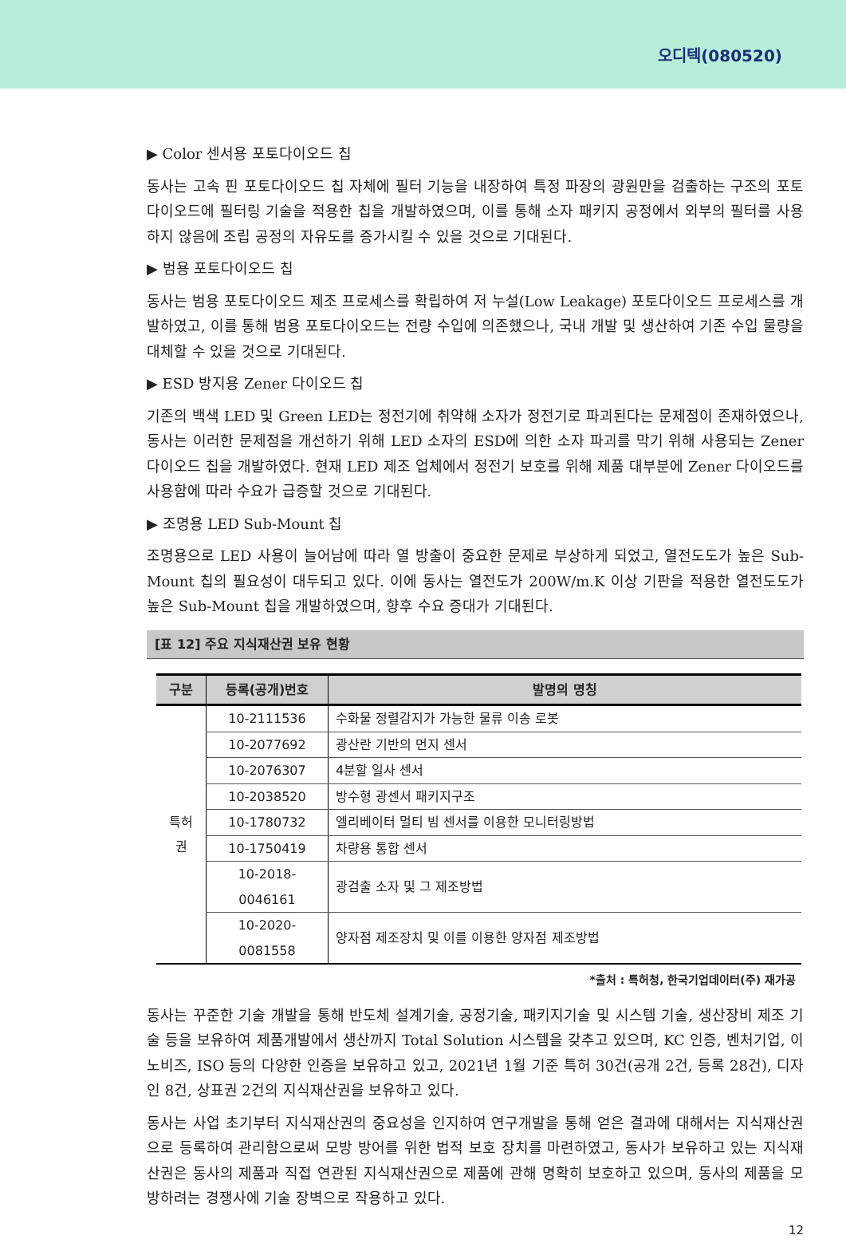오디텍(080520)
▶ Color 센서용 포토다이오드 칩
동사는 고속 핀 포토다이오드 칩 자체에 필터 기능을 내장하여 특정 파장의 광원만을 검출하는 구조의 포토다이오드에 필터링 기술을 적용한 칩을 개발하였으며, 이를 통해 소자 패키지 공정에서 외부의 필터를 사용하지 않음에 조립 공정의 자유도를 증가시킬 수 있을 것으로 기대된다.
▶ 범용 포토다이오드 칩
동사는 범용 포토다이오드 제조 프로세스를 확립하여 저 누설(Low Leakage) 포토다이오드 프로세스를 개발하였고, 이를 통해 범용 포토다이오드는 전량 수입에 의존했으나, 국내 개발 및 생산하여 기존 수입 물량을 대체할 수 있을 것으로 기대된다.
▶ ESD 방지용 Zener 다이오드 칩
기존의 백색 LED 및 Green LED는 정전기에 취약해 소자가 정전기로 파괴된다는 문제점이 존재하였으나, 동사는 이러한 문제점을 개선하기 위해 LED 소자의 ESD에 의한 소자 파괴를 막기 위해 사용되는 Zener 다이오드 칩을 개발하였다. 현재 LED 제조 업체에서 정전기 보호를 위해 제품 대부분에 Zener 다이오드를 사용함에 따라 수요가 급증할 것으로 기대된다.
▶ 조명용 LED Sub-Mount 칩
조명용으로 LED 사용이 늘어남에 따라 열 방출이 중요한 문제로 부상하게 되었고, 열전도도가 높은 Sub-Mount 칩의 필요성이 대두되고 있다. 이에 동사는 열전도가 200W/m.K 이상 기판을 적용한 열전도도가 높은 Sub-Mount 칩을 개발하였으며, 향후 수요 증대가 기대된다.
[표 12] 주요 지식재산권 보유 현황
| 구분 | 등록(공개)번호 | 발명의 명칭 |
| --- | --- | --- |
| 특허권 | 10-2111536 | 수화물 정렬감지가 가능한 물류 이송 로봇 |
| | 10-2077692 | 광산란 기반의 먼지 센서 |
| | 10-2076307 | 4분할 일사 센서 |
| | 10-2038520 | 방수형 광센서 패키지구조 |
| | 10-1780732 | 엘리베이터 멀티 빔 센서를 이용한 모니터링방법 |
| | 10-1750419 | 차량용 통합 센서 |
| | 10-2018-0046161 | 광검출 소자 및 그 제조방법 |
| | 10-2020-0081558 | 양자점 제조장치 및 이를 이용한 양자점 제조방법 |
*출처 : 특허청, 한국기업데이터(주) 재가공
동사는 꾸준한 기술 개발을 통해 반도체 설계기술, 공정기술, 패키지기술 및 시스템 기술, 생산장비 제조 기술 등을 보유하여 제품개발에서 생산까지 Total Solution 시스템을 갖추고 있으며, KC 인증, 벤처기업, 이노비즈, ISO 등의 다양한 인증을 보유하고 있고, 2021년 1월 기준 특허 30건(공개 2건, 등록 28건), 디자인 8건, 상표권 2건의 지식재산권을 보유하고 있다.
동사는 사업 초기부터 지식재산권의 중요성을 인지하여 연구개발을 통해 얻은 결과에 대해서는 지식재산권으로 등록하여 관리함으로써 모방 방어를 위한 법적 보호 장치를 마련하였고, 동사가 보유하고 있는 지식재산권은 동사의 제품과 직접 연관된 지식재산권으로 제품에 관해 명확히 보호하고 있으며, 동사의 제품을 모방하려는 경쟁사에 기술 장벽으로 작용하고 있다.
12